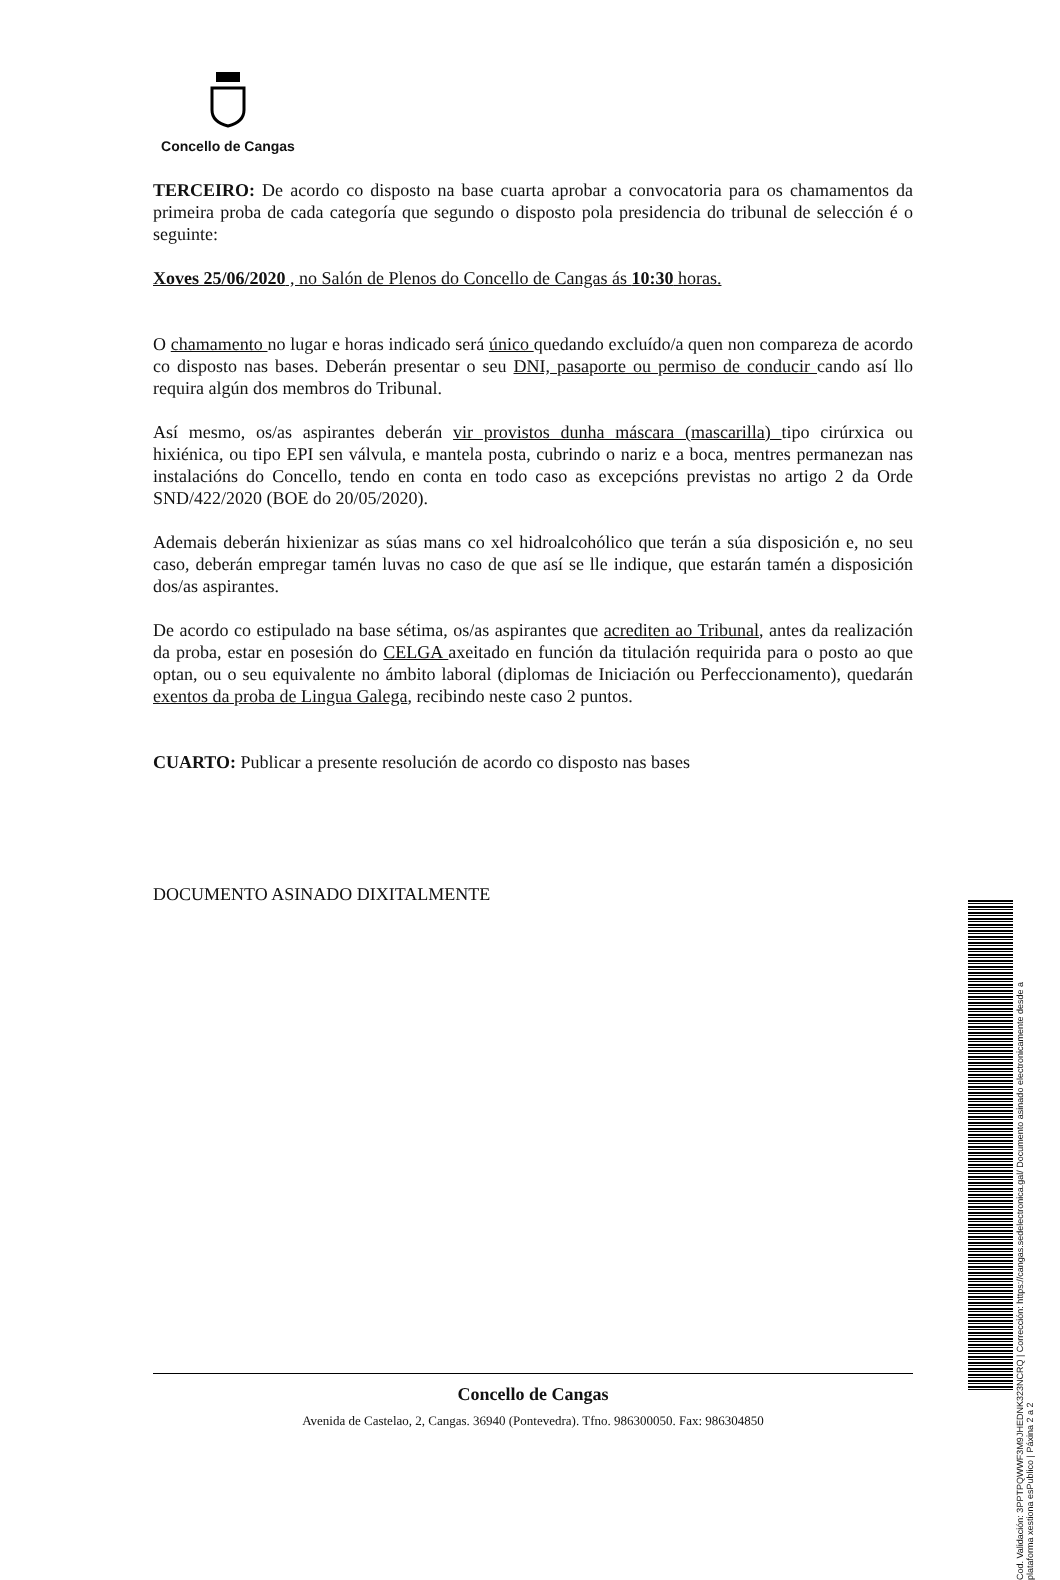Concello de Cangas
TERCEIRO: De acordo co disposto na base cuarta aprobar a convocatoria para os chamamentos da primeira proba de cada categoría que segundo o disposto pola presidencia do tribunal de selección é o seguinte:
Xoves 25/06/2020 , no Salón de Plenos do Concello de Cangas ás 10:30 horas.
O chamamento no lugar e horas indicado será único quedando excluído/a quen non compareza de acordo co disposto nas bases. Deberán presentar o seu DNI, pasaporte ou permiso de conducir cando así llo requira algún dos membros do Tribunal.
Así mesmo, os/as aspirantes deberán vir provistos dunha máscara (mascarilla) tipo cirúrxica ou hixiénica, ou tipo EPI sen válvula, e mantela posta, cubrindo o nariz e a boca, mentres permanezan nas instalacións do Concello, tendo en conta en todo caso as excepcións previstas no artigo 2 da Orde SND/422/2020 (BOE do 20/05/2020).
Ademais deberán hixienizar as súas mans co xel hidroalcohólico que terán a súa disposición e, no seu caso, deberán empregar tamén luvas no caso de que así se lle indique, que estarán tamén a disposición dos/as aspirantes.
De acordo co estipulado na base sétima, os/as aspirantes que acrediten ao Tribunal, antes da realización da proba, estar en posesión do CELGA axeitado en función da titulación requirida para o posto ao que optan, ou o seu equivalente no ámbito laboral (diplomas de Iniciación ou Perfeccionamento), quedarán exentos da proba de Lingua Galega, recibindo neste caso 2 puntos.
CUARTO: Publicar a presente resolución de acordo co disposto nas bases
DOCUMENTO ASINADO DIXITALMENTE
Concello de Cangas
Avenida de Castelao, 2, Cangas. 36940 (Pontevedra). Tfno. 986300050. Fax: 986304850
Cod. Validación: 3PPTPQWWF3M9JHEDNK323NCRQ | Corrección: https://cangas.sedelectronica.gal/ Documento asinado electronicamente desde a plataforma xestiona esPublico | Páxina 2 a 2